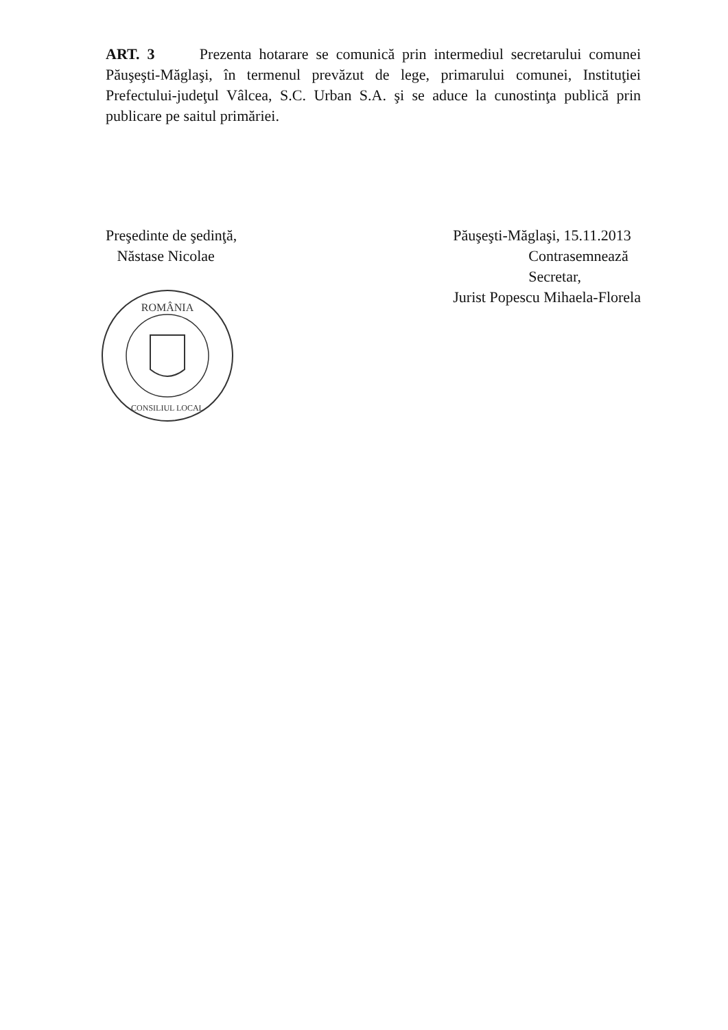ART. 3 Prezenta hotarare se comunică prin intermediul secretarului comunei Păuşeşti-Măglaşi, în termenul prevăzut de lege, primarului comunei, Instituţiei Prefectului-judeţul Vâlcea, S.C. Urban S.A. şi se aduce la cunostinţa publică prin publicare pe saitul primăriei.
Preşedinte de şedinţă,
Năstase Nicolae
ROMÂNIA
CONSILIUL LOCAL
Păuşeşti-Măglaşi, 15.11.2013
Contrasemnează
Secretar,
Jurist Popescu Mihaela-Florela